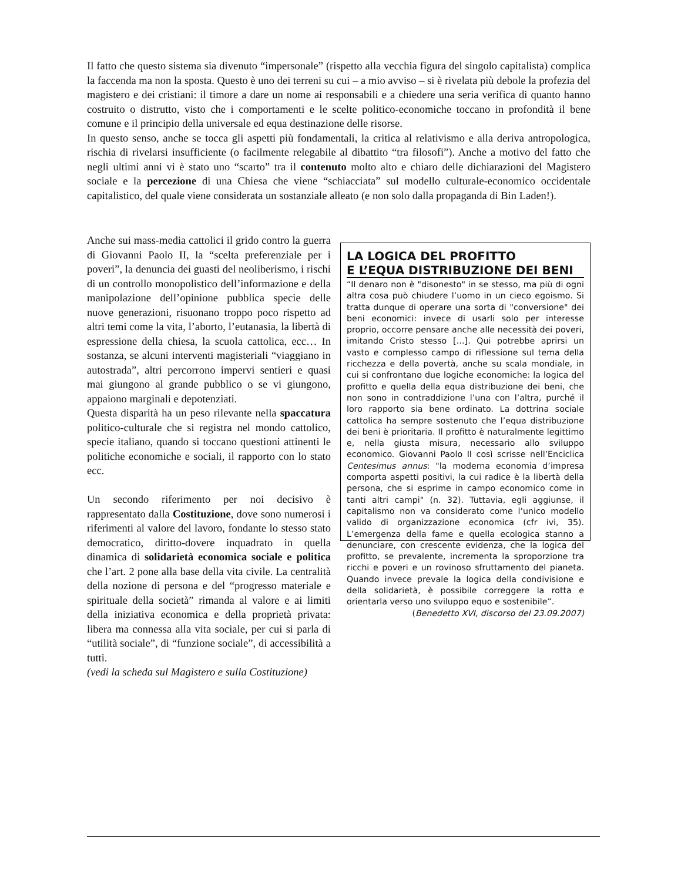Il fatto che questo sistema sia divenuto “impersonale” (rispetto alla vecchia figura del singolo capitalista) complica la faccenda ma non la sposta. Questo è uno dei terreni su cui – a mio avviso – si è rivelata più debole la profezia del magistero e dei cristiani: il timore a dare un nome ai responsabili e a chiedere una seria verifica di quanto hanno costruito o distrutto, visto che i comportamenti e le scelte politico-economiche toccano in profondità il bene comune e il principio della universale ed equa destinazione delle risorse.
In questo senso, anche se tocca gli aspetti più fondamentali, la critica al relativismo e alla deriva antropologica, rischia di rivelarsi insufficiente (o facilmente relegabile al dibattito “tra filosofi”). Anche a motivo del fatto che negli ultimi anni vi è stato uno “scarto” tra il contenuto molto alto e chiaro delle dichiarazioni del Magistero sociale e la percezione di una Chiesa che viene “schiacciata” sul modello culturale-economico occidentale capitalistico, del quale viene considerata un sostanziale alleato (e non solo dalla propaganda di Bin Laden!).
Anche sui mass-media cattolici il grido contro la guerra di Giovanni Paolo II, la “scelta preferenziale per i poveri”, la denuncia dei guasti del neoliberismo, i rischi di un controllo monopolistico dell’informazione e della manipolazione dell’opinione pubblica specie delle nuove generazioni, risuonano troppo poco rispetto ad altri temi come la vita, l’aborto, l’eutanasia, la libertà di espressione della chiesa, la scuola cattolica, ecc… In sostanza, se alcuni interventi magisteriali “viaggiano in autostrada”, altri percorrono impervi sentieri e quasi mai giungono al grande pubblico o se vi giungono, appaiono marginali e depotenziati.
Questa disparità ha un peso rilevante nella spaccatura politico-culturale che si registra nel mondo cattolico, specie italiano, quando si toccano questioni attinenti le politiche economiche e sociali, il rapporto con lo stato ecc.
Un secondo riferimento per noi decisivo è rappresentato dalla Costituzione, dove sono numerosi i riferimenti al valore del lavoro, fondante lo stesso stato democratico, diritto-dovere inquadrato in quella dinamica di solidarietà economica sociale e politica che l’art. 2 pone alla base della vita civile. La centralità della nozione di persona e del “progresso materiale e spirituale della società” rimanda al valore e ai limiti della iniziativa economica e della proprietà privata: libera ma connessa alla vita sociale, per cui si parla di “utilità sociale”, di “funzione sociale”, di accessibilità a tutti.
(vedi la scheda sul Magistero e sulla Costituzione)
LA LOGICA DEL PROFITTO
E L’EQUA DISTRIBUZIONE DEI BENI
“Il denaro non è "disonesto" in se stesso, ma più di ogni altra cosa può chiudere l’uomo in un cieco egoismo. Si tratta dunque di operare una sorta di "conversione" dei beni economici: invece di usarli solo per interesse proprio, occorre pensare anche alle necessità dei poveri, imitando Cristo stesso […]. Qui potrebbe aprirsi un vasto e complesso campo di riflessione sul tema della ricchezza e della povertà, anche su scala mondiale, in cui si confrontano due logiche economiche: la logica del profitto e quella della equa distribuzione dei beni, che non sono in contraddizione l’una con l’altra, purché il loro rapporto sia bene ordinato. La dottrina sociale cattolica ha sempre sostenuto che l’equa distribuzione dei beni è prioritaria. Il profitto è naturalmente legittimo e, nella giusta misura, necessario allo sviluppo economico. Giovanni Paolo II così scrisse nell’Enciclica Centesimus annus: "la moderna economia d’impresa comporta aspetti positivi, la cui radice è la libertà della persona, che si esprime in campo economico come in tanti altri campi" (n. 32). Tuttavia, egli aggiunse, il capitalismo non va considerato come l’unico modello valido di organizzazione economica (cfr ivi, 35). L’emergenza della fame e quella ecologica stanno a denunciare, con crescente evidenza, che la logica del profitto, se prevalente, incrementa la sproporzione tra ricchi e poveri e un rovinoso sfruttamento del pianeta. Quando invece prevale la logica della condivisione e della solidarietà, è possibile correggere la rotta e orientarla verso uno sviluppo equo e sostenibile”.
(Benedetto XVI, discorso del 23.09.2007)